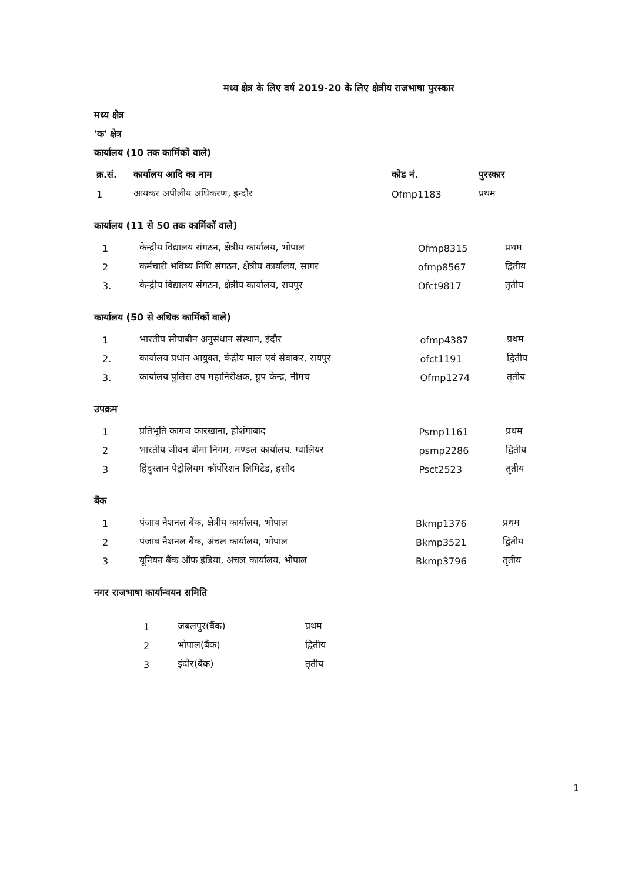मध्य क्षेत्र के लिए वर्ष 2019-20 के लिए क्षेत्रीय राजभाषा पुरस्कार
मध्य क्षेत्र
'क' क्षेत्र
कार्यालय (10 तक कार्मिकों वाले)
| क्र.सं. | कार्यालय आदि का नाम | कोड नं. | पुरस्कार |
| --- | --- | --- | --- |
| 1 | आयकर अपीलीय अधिकरण, इन्दौर | Ofmp1183 | प्रथम |
कार्यालय (11 से 50 तक कार्मिकों वाले)
| 1 | केन्द्रीय विद्यालय संगठन, क्षेत्रीय कार्यालय, भोपाल | Ofmp8315 | प्रथम |
| 2 | कर्मचारी भविष्य निधि संगठन, क्षेत्रीय कार्यालय, सागर | ofmp8567 | द्वितीय |
| 3. | केन्द्रीय विद्यालय संगठन, क्षेत्रीय कार्यालय, रायपुर | Ofct9817 | तृतीय |
कार्यालय (50 से अधिक कार्मिकों वाले)
| 1 | भारतीय सोयाबीन अनुसंधान संस्थान, इंदौर | ofmp4387 | प्रथम |
| 2. | कार्यालय प्रधान आयुक्त, केंद्रीय माल एवं सेवाकर, रायपुर | ofct1191 | द्वितीय |
| 3. | कार्यालय पुलिस उप महानिरीक्षक, ग्रुप केन्द्र, नीमच | Ofmp1274 | तृतीय |
उपक्रम
| 1 | प्रतिभूति कागज कारखाना, होशंगाबाद | Psmp1161 | प्रथम |
| 2 | भारतीय जीवन बीमा निगम, मण्डल कार्यालय, ग्वालियर | psmp2286 | द्वितीय |
| 3 | हिंदुस्तान पेट्रोलियम कॉर्पोरेशन लिमिटेड, हसौद | Psct2523 | तृतीय |
बैंक
| 1 | पंजाब नैशनल बैंक, क्षेत्रीय कार्यालय, भोपाल | Bkmp1376 | प्रथम |
| 2 | पंजाब नैशनल बैंक, अंचल कार्यालय, भोपाल | Bkmp3521 | द्वितीय |
| 3 | यूनियन बैंक ऑफ इंडिया, अंचल कार्यालय, भोपाल | Bkmp3796 | तृतीय |
नगर राजभाषा कार्यान्वयन समिति
| 1 | जबलपुर(बैंक) | प्रथम |
| 2 | भोपाल(बैंक) | द्वितीय |
| 3 | इंदौर(बैंक) | तृतीय |
1